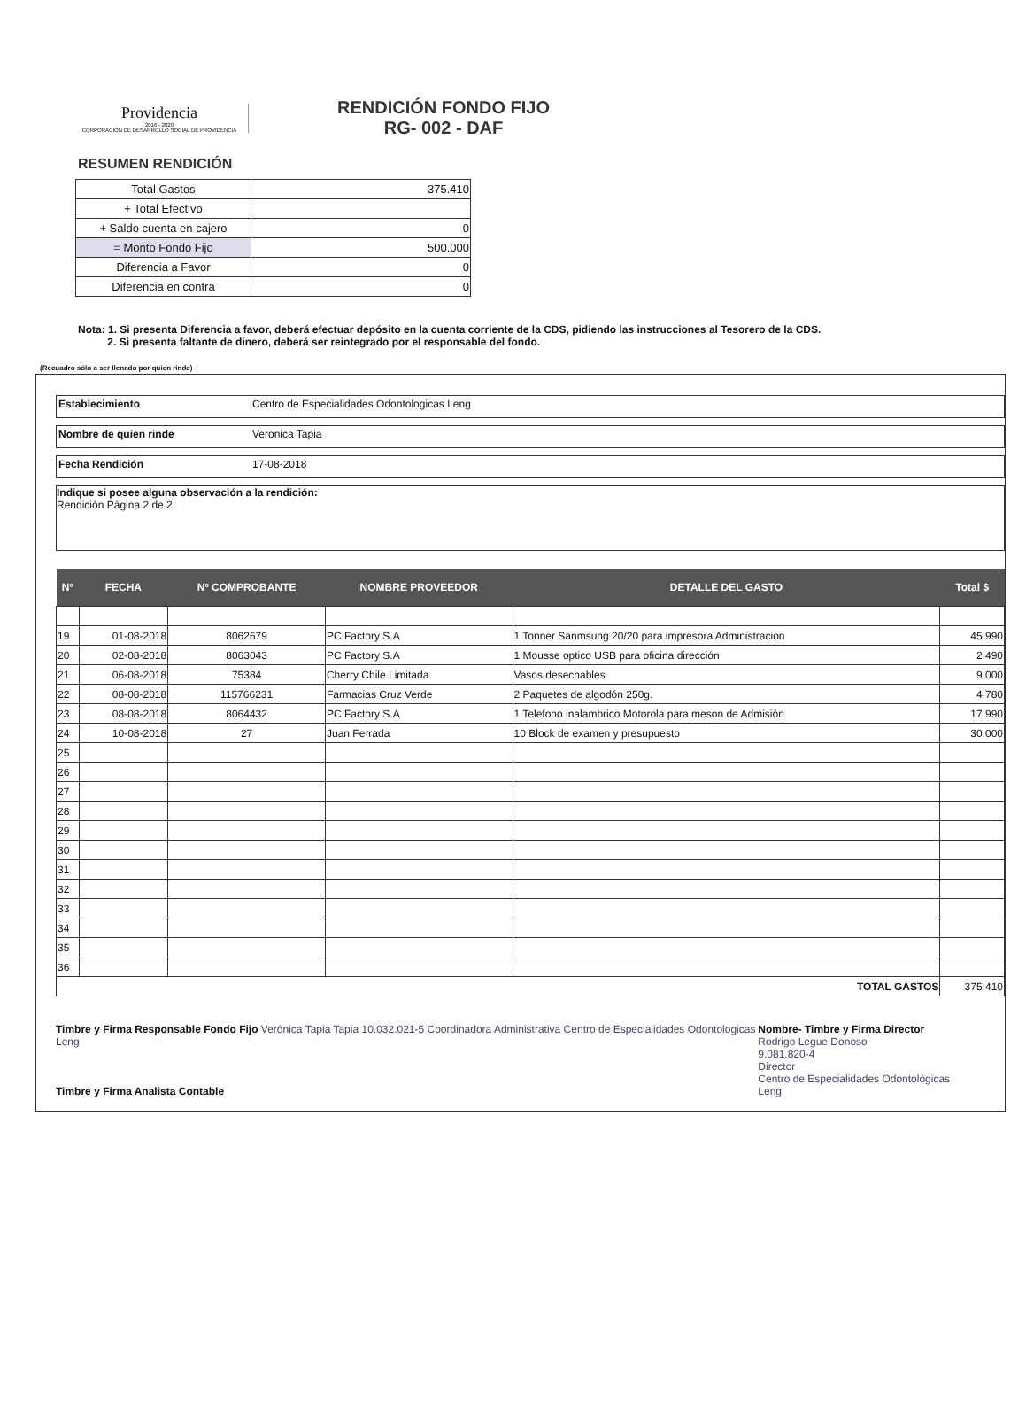Providencia
2016 - 2020
CORPORACIÓN DE DESARROLLO SOCIAL DE PROVIDENCIA
RENDICIÓN FONDO FIJO
RG- 002 - DAF
RESUMEN RENDICIÓN
| Total Gastos | 375.410 |
| + Total Efectivo | |
| + Saldo cuenta en cajero | 0 |
| = Monto Fondo Fijo | 500.000 |
| Diferencia a Favor | 0 |
| Diferencia en contra | 0 |
Nota: 1. Si presenta Diferencia a favor, deberá efectuar depósito en la cuenta corriente de la CDS, pidiendo las instrucciones al Tesorero de la CDS.
2. Si presenta faltante de dinero, deberá ser reintegrado por el responsable del fondo.
(Recuadro sólo a ser llenado por quien rinde)
Establecimiento Centro de Especialidades Odontologicas Leng
Nombre de quien rinde Veronica Tapia
Fecha Rendición 17-08-2018
Indique si posee alguna observación a la rendición:
Rendición Página 2 de 2
| Nº | FECHA | Nº COMPROBANTE | NOMBRE PROVEEDOR | DETALLE DEL GASTO | Total $ |
| --- | --- | --- | --- | --- | --- |
| 19 | 01-08-2018 | 8062679 | PC Factory S.A | 1 Tonner Sanmsung 20/20 para impresora Administracion | 45.990 |
| 20 | 02-08-2018 | 8063043 | PC Factory S.A | 1 Mousse optico USB para oficina dirección | 2.490 |
| 21 | 06-08-2018 | 75384 | Cherry Chile Limitada | Vasos desechables | 9.000 |
| 22 | 08-08-2018 | 115766231 | Farmacias Cruz Verde | 2 Paquetes de algodón 250g. | 4.780 |
| 23 | 08-08-2018 | 8064432 | PC Factory S.A | 1 Telefono inalambrico Motorola para meson de Admisión | 17.990 |
| 24 | 10-08-2018 | 27 | Juan Ferrada | 10 Block de examen y presupuesto | 30.000 |
| 25 | | | | | |
| 26 | | | | | |
| 27 | | | | | |
| 28 | | | | | |
| 29 | | | | | |
| 30 | | | | | |
| 31 | | | | | |
| 32 | | | | | |
| 33 | | | | | |
| 34 | | | | | |
| 35 | | | | | |
| 36 | | | | | |
| TOTAL GASTOS | | | | | 375.410 |
Timbre y Firma Responsable Fondo Fijo Verónica Tapia Tapia 10.032.021-5 Coordinadora Administrativa Centro de Especialidades Odontologicas Leng
Timbre y Firma Analista Contable
Nombre- Timbre y Firma Director
Rodrigo Legue Donoso
9.081.820-4
Director
Centro de Especialidades Odontológicas Leng